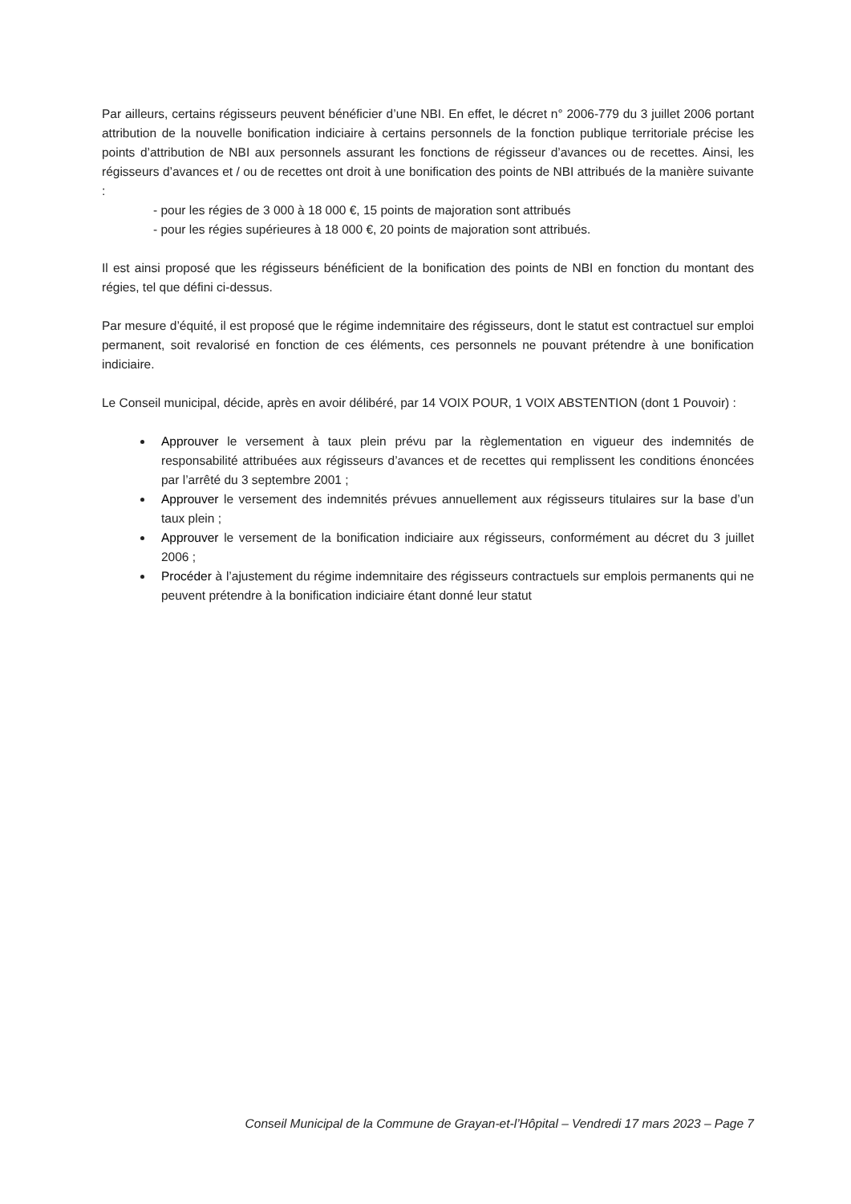Par ailleurs, certains régisseurs peuvent bénéficier d’une NBI. En effet, le décret n° 2006-779 du 3 juillet 2006 portant attribution de la nouvelle bonification indiciaire à certains personnels de la fonction publique territoriale précise les points d’attribution de NBI aux personnels assurant les fonctions de régisseur d’avances ou de recettes. Ainsi, les régisseurs d’avances et / ou de recettes ont droit à une bonification des points de NBI attribués de la manière suivante :
- pour les régies de 3 000 à 18 000 €, 15 points de majoration sont attribués
- pour les régies supérieures à 18 000 €, 20 points de majoration sont attribués.
Il est ainsi proposé que les régisseurs bénéficient de la bonification des points de NBI en fonction du montant des régies, tel que défini ci-dessus.
Par mesure d’équité, il est proposé que le régime indemnitaire des régisseurs, dont le statut est contractuel sur emploi permanent, soit revalorisé en fonction de ces éléments, ces personnels ne pouvant prétendre à une bonification indiciaire.
Le Conseil municipal, décide, après en avoir délibéré, par 14 VOIX POUR, 1 VOIX ABSTENTION (dont 1 Pouvoir) :
Approuver le versement à taux plein prévu par la règlementation en vigueur des indemnités de responsabilité attribuées aux régisseurs d’avances et de recettes qui remplissent les conditions énoncées par l’arrêté du 3 septembre 2001 ;
Approuver le versement des indemnités prévues annuellement aux régisseurs titulaires sur la base d’un taux plein ;
Approuver le versement de la bonification indiciaire aux régisseurs, conformément au décret du 3 juillet 2006 ;
Procéder à l’ajustement du régime indemnitaire des régisseurs contractuels sur emplois permanents qui ne peuvent prétendre à la bonification indiciaire étant donné leur statut
Conseil Municipal de la Commune de Grayan-et-l’Hôpital – Vendredi 17 mars 2023 – Page 7